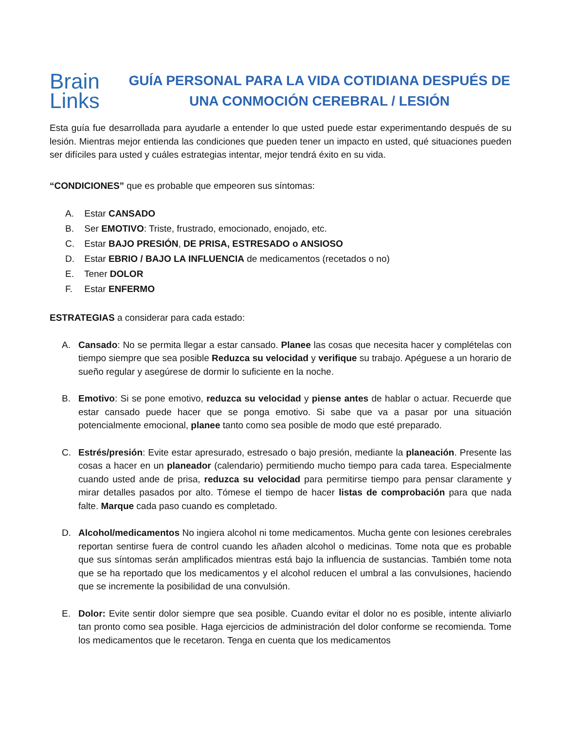Brain
Links
GUÍA PERSONAL PARA LA VIDA COTIDIANA DESPUÉS DE UNA CONMOCIÓN CEREBRAL / LESIÓN
Esta guía fue desarrollada para ayudarle a entender lo que usted puede estar experimentando después de su lesión. Mientras mejor entienda las condiciones que pueden tener un impacto en usted, qué situaciones pueden ser difíciles para usted y cuáles estrategias intentar, mejor tendrá éxito en su vida.
“CONDICIONES” que es probable que empeoren sus síntomas:
A. Estar CANSADO
B. Ser EMOTIVO: Triste, frustrado, emocionado, enojado, etc.
C. Estar BAJO PRESIÓN, DE PRISA, ESTRESADO o ANSIOSO
D. Estar EBRIO / BAJO LA INFLUENCIA de medicamentos (recetados o no)
E. Tener DOLOR
F. Estar ENFERMO
ESTRATEGIAS a considerar para cada estado:
A. Cansado: No se permita llegar a estar cansado. Planee las cosas que necesita hacer y complételas con tiempo siempre que sea posible Reduzca su velocidad y verifique su trabajo. Apéguese a un horario de sueño regular y asegúrese de dormir lo suficiente en la noche.
B. Emotivo: Si se pone emotivo, reduzca su velocidad y piense antes de hablar o actuar. Recuerde que estar cansado puede hacer que se ponga emotivo. Si sabe que va a pasar por una situación potencialmente emocional, planee tanto como sea posible de modo que esté preparado.
C. Estrés/presión: Evite estar apresurado, estresado o bajo presión, mediante la planeación. Presente las cosas a hacer en un planeador (calendario) permitiendo mucho tiempo para cada tarea. Especialmente cuando usted ande de prisa, reduzca su velocidad para permitirse tiempo para pensar claramente y mirar detalles pasados por alto. Tómese el tiempo de hacer listas de comprobación para que nada falte. Marque cada paso cuando es completado.
D. Alcohol/medicamentos No ingiera alcohol ni tome medicamentos. Mucha gente con lesiones cerebrales reportan sentirse fuera de control cuando les añaden alcohol o medicinas. Tome nota que es probable que sus síntomas serán amplificados mientras está bajo la influencia de sustancias. También tome nota que se ha reportado que los medicamentos y el alcohol reducen el umbral a las convulsiones, haciendo que se incremente la posibilidad de una convulsión.
E. Dolor: Evite sentir dolor siempre que sea posible. Cuando evitar el dolor no es posible, intente aliviarlo tan pronto como sea posible. Haga ejercicios de administración del dolor conforme se recomienda. Tome los medicamentos que le recetaron. Tenga en cuenta que los medicamentos